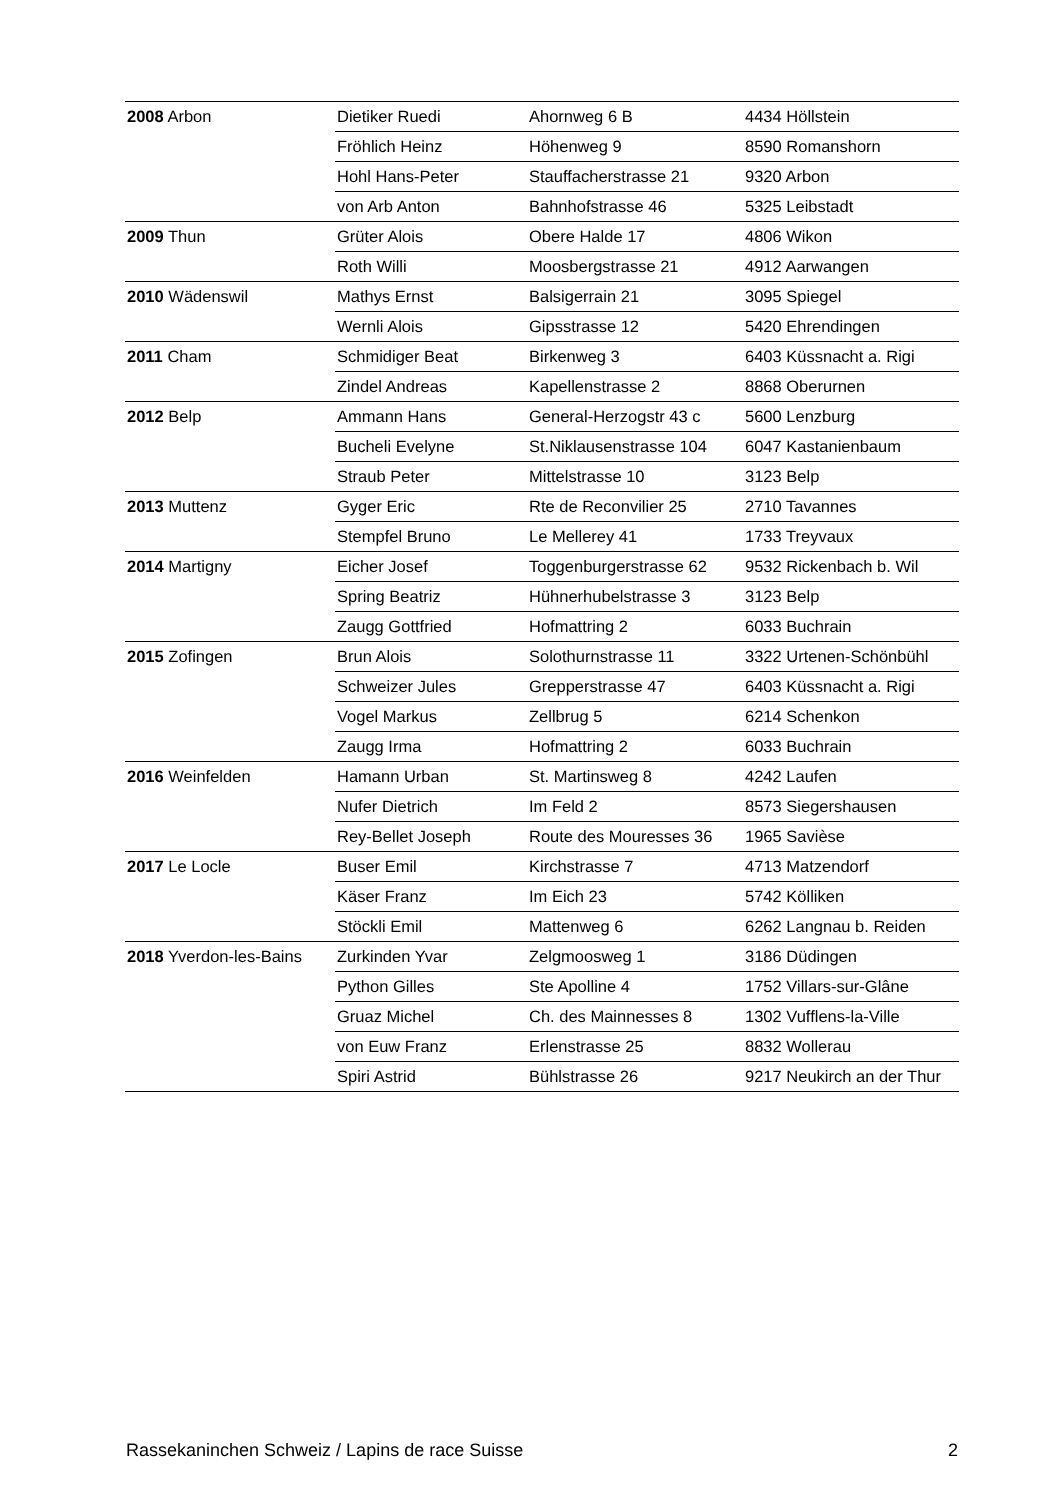| 2008 Arbon | Dietiker Ruedi | Ahornweg 6 B | 4434 Höllstein |
| | Fröhlich Heinz | Höhenweg 9 | 8590 Romanshorn |
| | Hohl Hans-Peter | Stauffacherstrasse 21 | 9320 Arbon |
| | von Arb Anton | Bahnhofstrasse 46 | 5325 Leibstadt |
| 2009 Thun | Grüter Alois | Obere Halde 17 | 4806 Wikon |
| | Roth Willi | Moosbergstrasse 21 | 4912 Aarwangen |
| 2010 Wädenswil | Mathys Ernst | Balsigerrain 21 | 3095 Spiegel |
| | Wernli Alois | Gipsstrasse 12 | 5420 Ehrendingen |
| 2011 Cham | Schmidiger Beat | Birkenweg 3 | 6403 Küssnacht a. Rigi |
| | Zindel Andreas | Kapellenstrasse 2 | 8868 Oberurnen |
| 2012 Belp | Ammann Hans | General-Herzogstr 43 c | 5600 Lenzburg |
| | Bucheli Evelyne | St.Niklausenstrasse 104 | 6047 Kastanienbaum |
| | Straub Peter | Mittelstrasse 10 | 3123 Belp |
| 2013 Muttenz | Gyger Eric | Rte de Reconvilier 25 | 2710 Tavannes |
| | Stempfel Bruno | Le Mellerey 41 | 1733 Treyvaux |
| 2014 Martigny | Eicher Josef | Toggenburgerstrasse 62 | 9532 Rickenbach b. Wil |
| | Spring Beatriz | Hühnerhubelstrasse 3 | 3123 Belp |
| | Zaugg Gottfried | Hofmattring 2 | 6033 Buchrain |
| 2015 Zofingen | Brun Alois | Solothurnstrasse 11 | 3322 Urtenen-Schönbühl |
| | Schweizer Jules | Grepperstrasse 47 | 6403 Küssnacht a. Rigi |
| | Vogel Markus | Zellbrug 5 | 6214 Schenkon |
| | Zaugg Irma | Hofmattring 2 | 6033 Buchrain |
| 2016 Weinfelden | Hamann Urban | St. Martinsweg 8 | 4242 Laufen |
| | Nufer Dietrich | Im Feld 2 | 8573 Siegershausen |
| | Rey-Bellet Joseph | Route des Mouresses 36 | 1965 Savièse |
| 2017 Le Locle | Buser Emil | Kirchstrasse 7 | 4713 Matzendorf |
| | Käser Franz | Im Eich 23 | 5742 Kölliken |
| | Stöckli Emil | Mattenweg 6 | 6262 Langnau b. Reiden |
| 2018 Yverdon-les-Bains | Zurkinden Yvar | Zelgmoosweg 1 | 3186 Düdingen |
| | Python Gilles | Ste Apolline 4 | 1752 Villars-sur-Glâne |
| | Gruaz Michel | Ch. des Mainnesses 8 | 1302 Vufflens-la-Ville |
| | von Euw Franz | Erlenstrasse 25 | 8832 Wollerau |
| | Spiri Astrid | Bühlstrasse 26 | 9217 Neukirch an der Thur |
Rassekaninchen Schweiz / Lapins de race Suisse 2